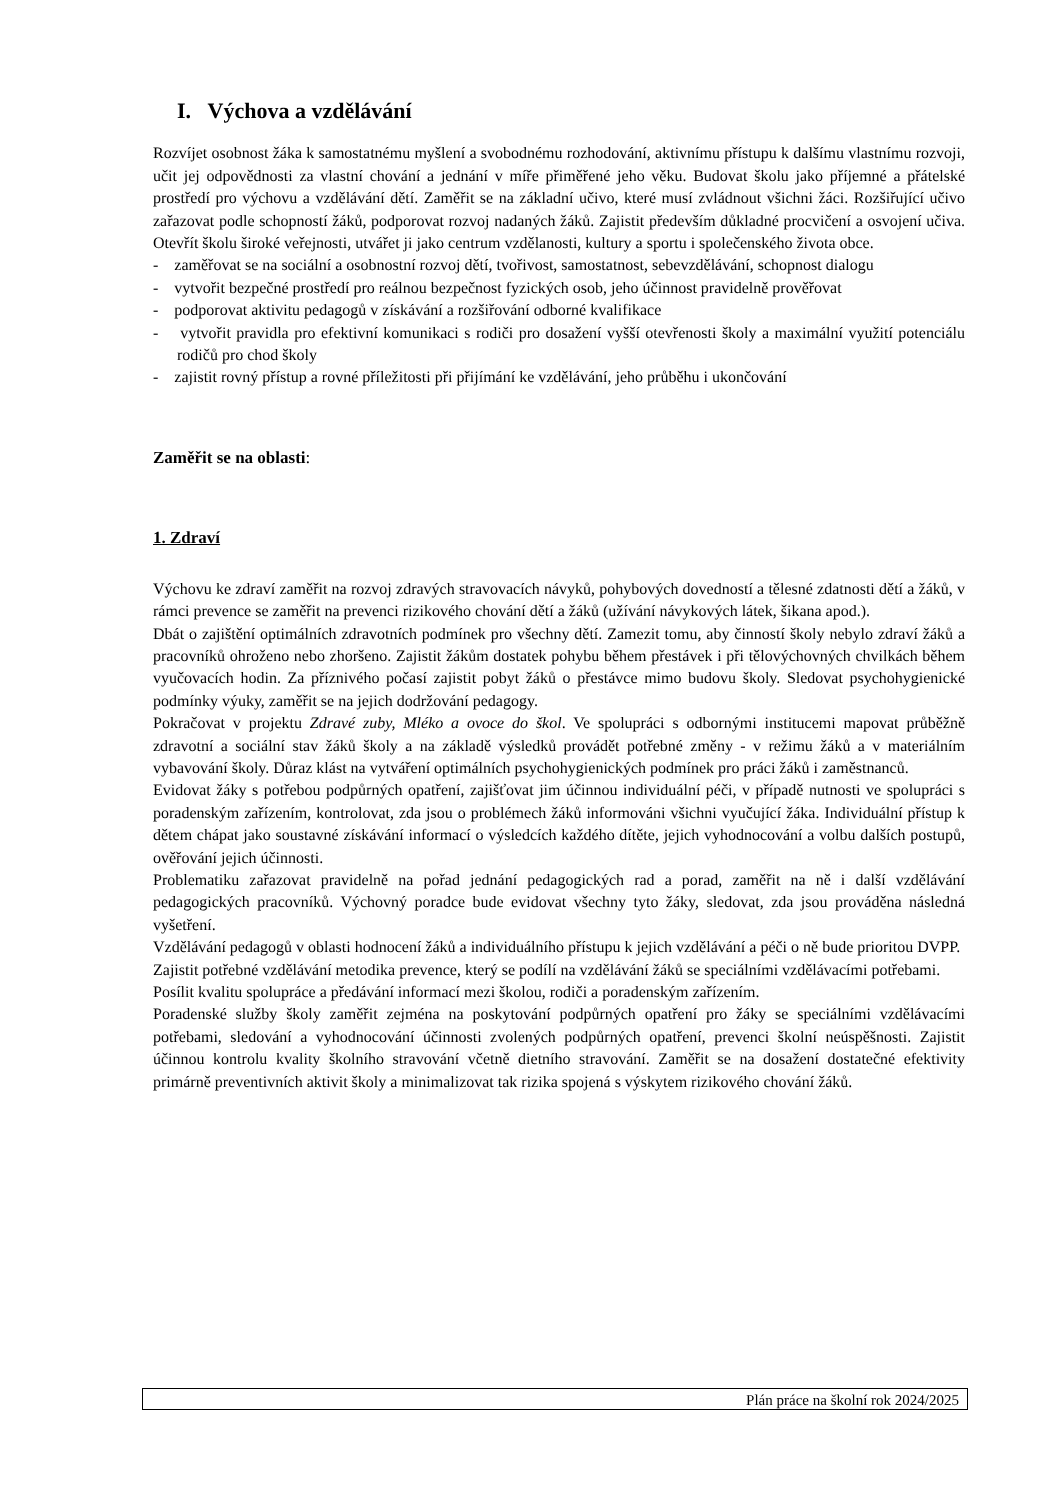I. Výchova a vzdělávání
Rozvíjet osobnost žáka k samostatnému myšlení a svobodnému rozhodování, aktivnímu přístupu k dalšímu vlastnímu rozvoji, učit jej odpovědnosti za vlastní chování a jednání v míře přiměřené jeho věku. Budovat školu jako příjemné a přátelské prostředí pro výchovu a vzdělávání dětí. Zaměřit se na základní učivo, které musí zvládnout všichni žáci. Rozšiřující učivo zařazovat podle schopností žáků, podporovat rozvoj nadaných žáků. Zajistit především důkladné procvičení a osvojení učiva. Otevřít školu široké veřejnosti, utvářet ji jako centrum vzdělanosti, kultury a sportu i společenského života obce.
- zaměřovat se na sociální a osobnostní rozvoj dětí, tvořivost, samostatnost, sebevzdělávání, schopnost dialogu
- vytvořit bezpečné prostředí pro reálnou bezpečnost fyzických osob, jeho účinnost pravidelně prověřovat
- podporovat aktivitu pedagogů v získávání a rozšiřování odborné kvalifikace
- vytvořit pravidla pro efektivní komunikaci s rodiči pro dosažení vyšší otevřenosti školy a maximální využití potenciálu rodičů pro chod školy
- zajistit rovný přístup a rovné příležitosti při přijímání ke vzdělávání, jeho průběhu i ukončování
Zaměřit se na oblasti:
1. Zdraví
Výchovu ke zdraví zaměřit na rozvoj zdravých stravovacích návyků, pohybových dovedností a tělesné zdatnosti dětí a žáků, v rámci prevence se zaměřit na prevenci rizikového chování dětí a žáků (užívání návykových látek, šikana apod.).
Dbát o zajištění optimálních zdravotních podmínek pro všechny dětí. Zamezit tomu, aby činností školy nebylo zdraví žáků a pracovníků ohroženo nebo zhoršeno. Zajistit žákům dostatek pohybu během přestávek i při tělovýchovných chvilkách během vyučovacích hodin. Za příznivého počasí zajistit pobyt žáků o přestávce mimo budovu školy. Sledovat psychohygienické podmínky výuky, zaměřit se na jejich dodržování pedagogy.
Pokračovat v projektu Zdravé zuby, Mléko a ovoce do škol. Ve spolupráci s odbornými institucemi mapovat průběžně zdravotní a sociální stav žáků školy a na základě výsledků provádět potřebné změny - v režimu žáků a v materiálním vybavování školy. Důraz klást na vytváření optimálních psychohygienických podmínek pro práci žáků i zaměstnanců.
Evidovat žáky s potřebou podpůrných opatření, zajišťovat jim účinnou individuální péči, v případě nutnosti ve spolupráci s poradenským zařízením, kontrolovat, zda jsou o problémech žáků informováni všichni vyučující žáka. Individuální přístup k dětem chápat jako soustavné získávání informací o výsledcích každého dítěte, jejich vyhodnocování a volbu dalších postupů, ověřování jejich účinnosti.
Problematiku zařazovat pravidelně na pořad jednání pedagogických rad a porad, zaměřit na ně i další vzdělávání pedagogických pracovníků. Výchovný poradce bude evidovat všechny tyto žáky, sledovat, zda jsou prováděna následná vyšetření.
Vzdělávání pedagogů v oblasti hodnocení žáků a individuálního přístupu k jejich vzdělávání a péči o ně bude prioritou DVPP.
Zajistit potřebné vzdělávání metodika prevence, který se podílí na vzdělávání žáků se speciálními vzdělávacími potřebami.
Posílit kvalitu spolupráce a předávání informací mezi školou, rodiči a poradenským zařízením.
Poradenské služby školy zaměřit zejména na poskytování podpůrných opatření pro žáky se speciálními vzdělávacími potřebami, sledování a vyhodnocování účinnosti zvolených podpůrných opatření, prevenci školní neúspěšnosti. Zajistit účinnou kontrolu kvality školního stravování včetně dietního stravování. Zaměřit se na dosažení dostatečné efektivity primárně preventivních aktivit školy a minimalizovat tak rizika spojená s výskytem rizikového chování žáků.
Plán práce na školní rok 2024/2025